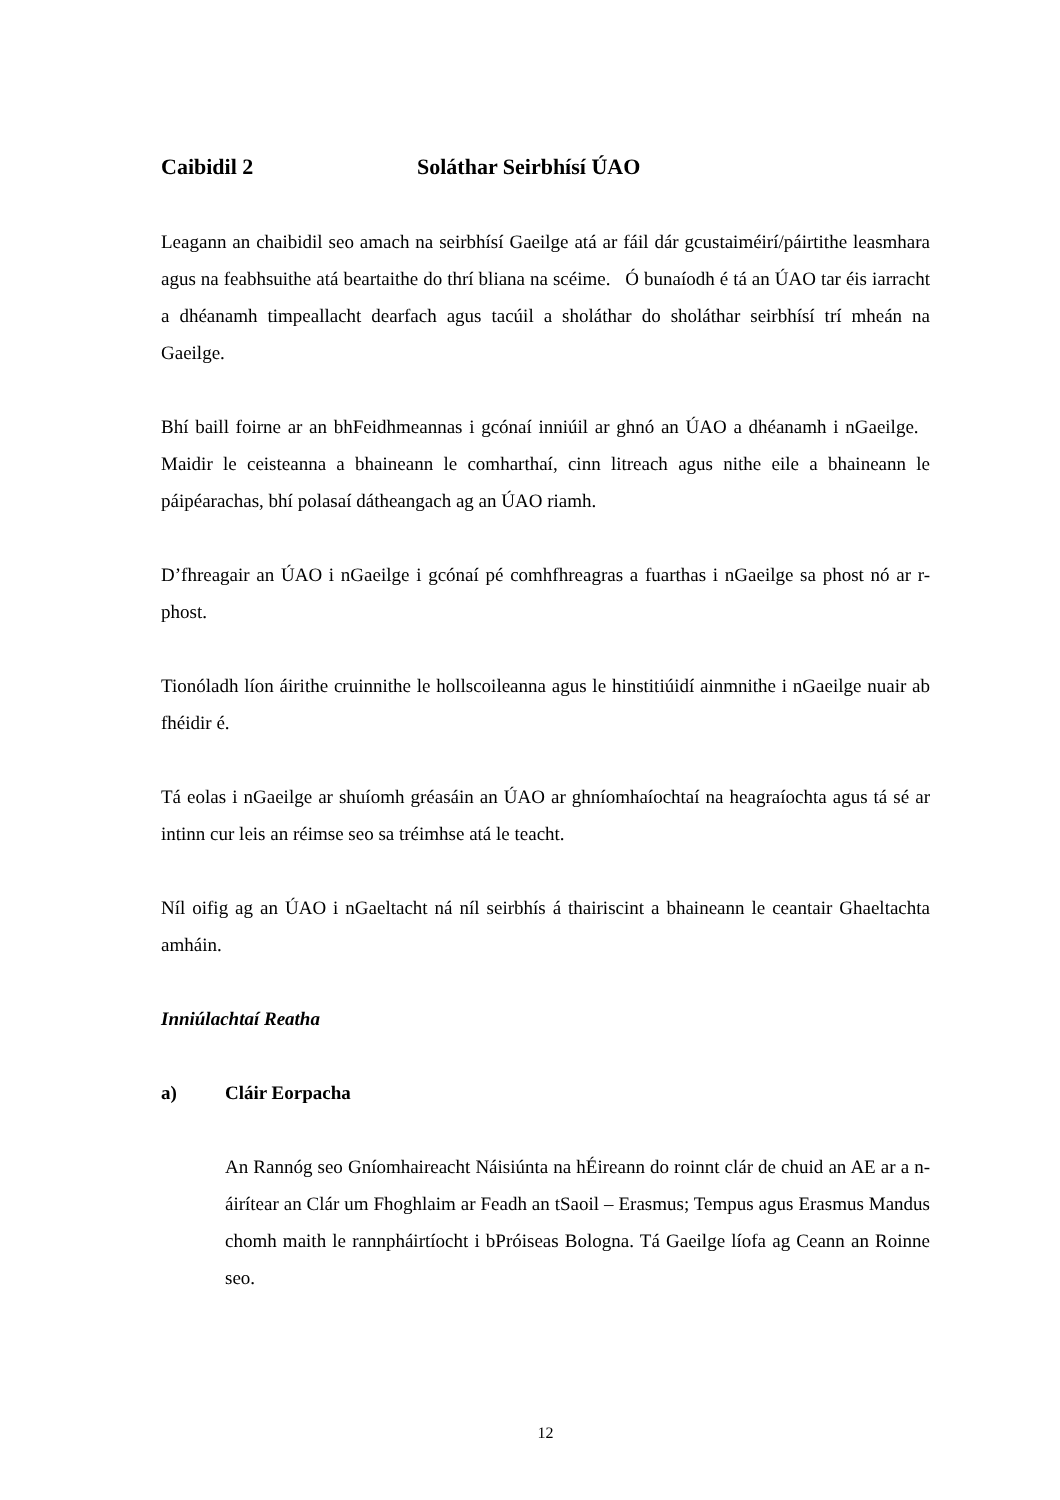Caibidil 2 Soláthar Seirbhísí ÚAO
Leagann an chaibidil seo amach na seirbhísí Gaeilge atá ar fáil dár gcustaiméirí/páirtithe leasmhara agus na feabhsuithe atá beartaithe do thrí bliana na scéime. Ó bunaíodh é tá an ÚAO tar éis iarracht a dhéanamh timpeallacht dearfach agus tacúil a sholáthar do sholáthar seirbhísí trí mheán na Gaeilge.
Bhí baill foirne ar an bhFeidhmeannas i gcónaí inniúil ar ghnó an ÚAO a dhéanamh i nGaeilge. Maidir le ceisteanna a bhaineann le comharthaí, cinn litreach agus nithe eile a bhaineann le páipéarachas, bhí polasaí dátheangach ag an ÚAO riamh.
D’fhreagair an ÚAO i nGaeilge i gcónaí pé comhfhreagras a fuarthas i nGaeilge sa phost nó ar r-phost.
Tionóladh líon áirithe cruinnithe le hollscoileanna agus le hinstitiúidí ainmnithe i nGaeilge nuair ab fhéidir é.
Tá eolas i nGaeilge ar shuíomh gréasáin an ÚAO ar ghníomhaíochtaí na heagraíochta agus tá sé ar intinn cur leis an réimse seo sa tréimhse atá le teacht.
Níl oifig ag an ÚAO i nGaeltacht ná níl seirbhís á thairiscint a bhaineann le ceantair Ghaeltachta amháin.
Inniúlachtaí Reatha
a) Cláir Eorpacha
An Rannóg seo Gníomhaireacht Náisiúnta na hÉireann do roinnt clár de chuid an AE ar a n-áirítear an Clár um Fhoghlaim ar Feadh an tSaoil – Erasmus; Tempus agus Erasmus Mandus chomh maith le rannpháirtíocht i bPróiseas Bologna. Tá Gaeilge líofa ag Ceann an Roinne seo.
12